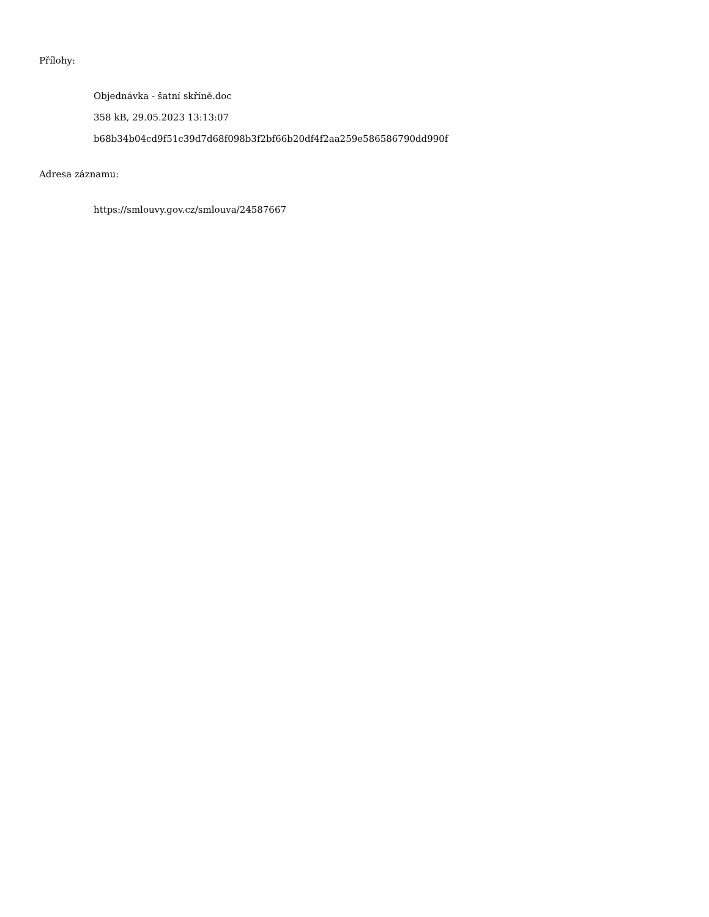Přílohy:
Objednávka - šatní skříně.doc
358 kB, 29.05.2023 13:13:07
b68b34b04cd9f51c39d7d68f098b3f2bf66b20df4f2aa259e586586790dd990f
Adresa záznamu:
https://smlouvy.gov.cz/smlouva/24587667